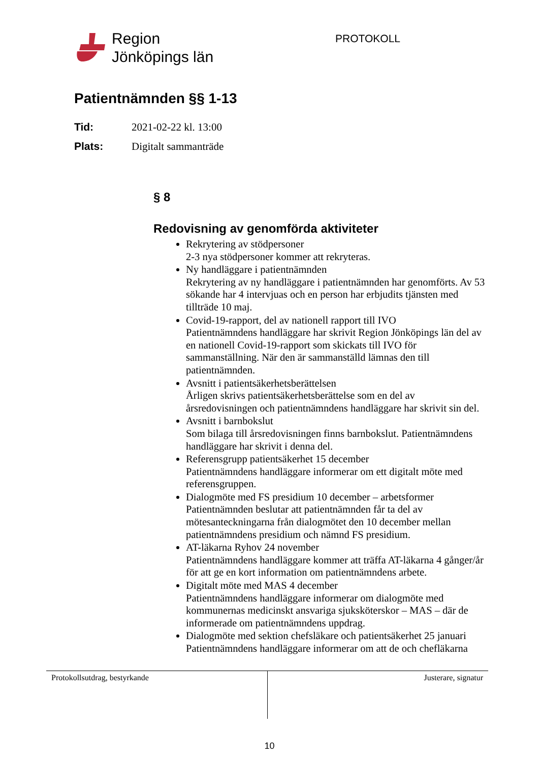Region
Jönköpings län
PROTOKOLL
Patientnämnden §§ 1-13
Tid: 2021-02-22 kl. 13:00
Plats: Digitalt sammanträde
§ 8
Redovisning av genomförda aktiviteter
Rekrytering av stödpersoner
2-3 nya stödpersoner kommer att rekryteras.
Ny handläggare i patientnämnden
Rekrytering av ny handläggare i patientnämnden har genomförts. Av 53 sökande har 4 intervjuas och en person har erbjudits tjänsten med tillträde 10 maj.
Covid-19-rapport, del av nationell rapport till IVO
Patientnämndens handläggare har skrivit Region Jönköpings län del av en nationell Covid-19-rapport som skickats till IVO för sammanställning. När den är sammanställd lämnas den till patientnämnden.
Avsnitt i patientsäkerhetsberättelsen
Årligen skrivs patientsäkerhetsberättelse som en del av årsredovisningen och patientnämndens handläggare har skrivit sin del.
Avsnitt i barnbokslut
Som bilaga till årsredovisningen finns barnbokslut. Patientnämndens handläggare har skrivit i denna del.
Referensgrupp patientsäkerhet 15 december
Patientnämndens handläggare informerar om ett digitalt möte med referensgruppen.
Dialogmöte med FS presidium 10 december – arbetsformer
Patientnämnden beslutar att patientnämnden får ta del av mötesanteckningarna från dialogmötet den 10 december mellan patientnämndens presidium och nämnd FS presidium.
AT-läkarna Ryhov 24 november
Patientnämndens handläggare kommer att träffa AT-läkarna 4 gånger/år för att ge en kort information om patientnämndens arbete.
Digitalt möte med MAS 4 december
Patientnämndens handläggare informerar om dialogmöte med kommunernas medicinskt ansvariga sjuksköterskor – MAS – där de informerade om patientnämndens uppdrag.
Dialogmöte med sektion chefsläkare och patientsäkerhet 25 januari
Patientnämndens handläggare informerar om att de och chefläkarna
Protokollsutdrag, bestyrkande Justerare, signatur
10